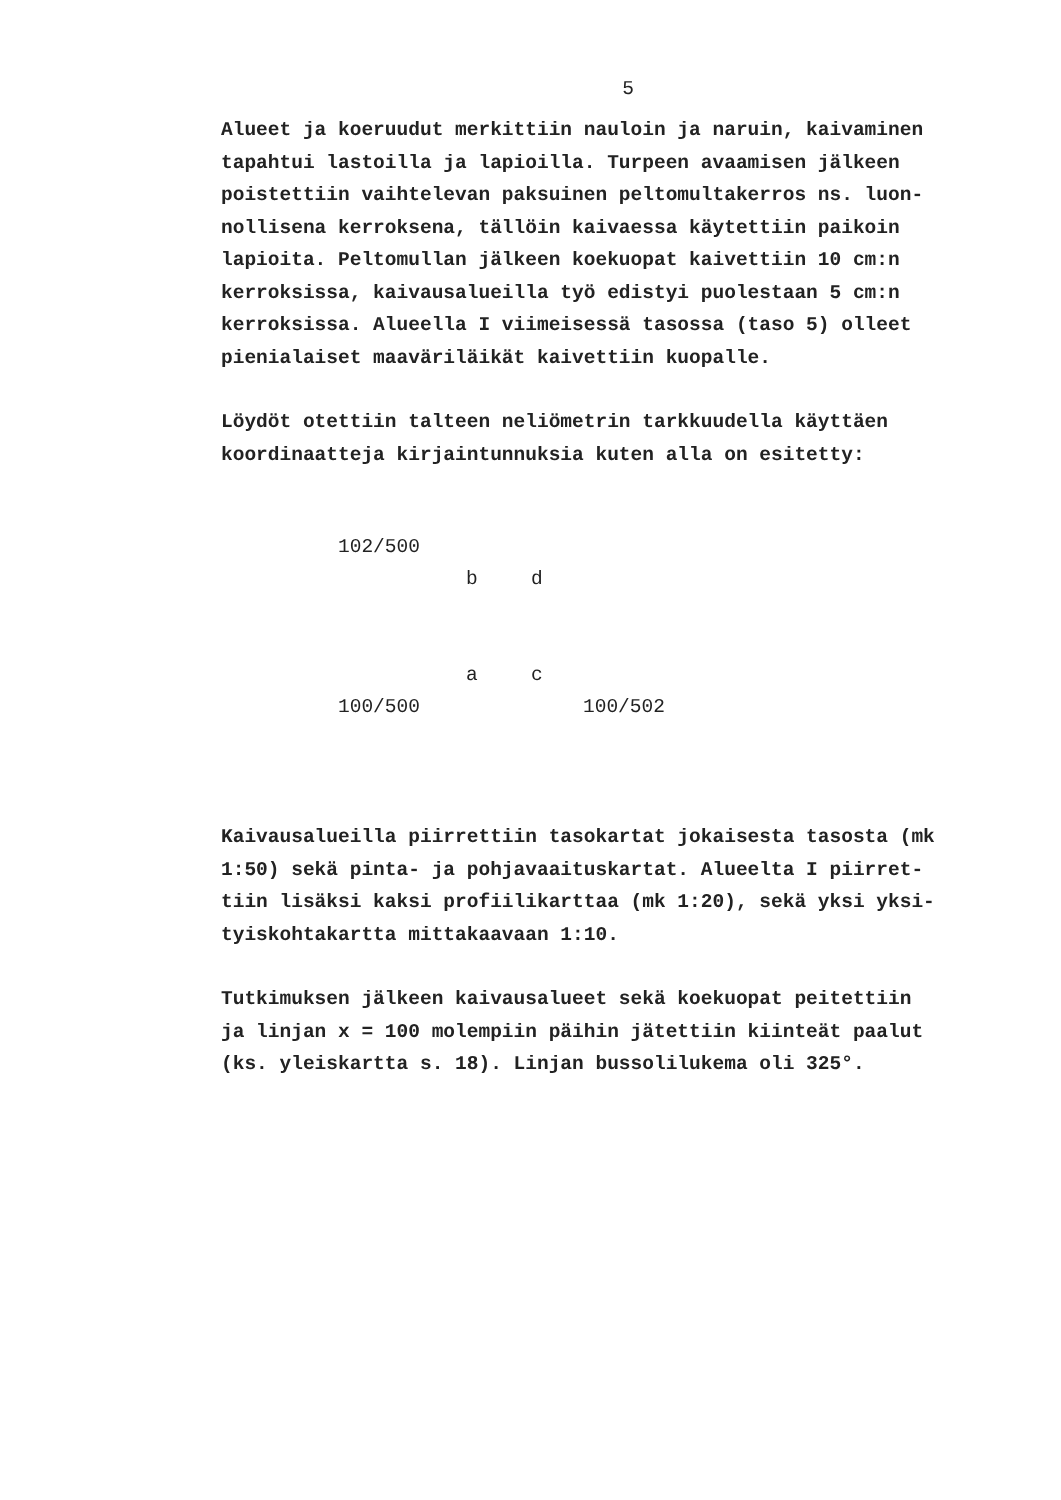5
Alueet ja koeruudut merkittiin nauloin ja naruin, kaivaminen
tapahtui lastoilla ja lapioilla. Turpeen avaamisen jälkeen
poistettiin vaihtelevan paksuinen peltomultakerros ns. luon-
nollisena kerroksena, tällöin kaivaessa käytettiin paikoin
lapioita. Peltomullan jälkeen koekuopat kaivettiin 10 cm:n
kerroksissa, kaivausalueilla työ edistyi puolestaan 5 cm:n
kerroksissa. Alueella I viimeisessä tasossa (taso 5) olleet
pienialaiset maaväriläikät kaivettiin kuopalle.
Löydöt otettiin talteen neliömetrin tarkkuudella käyttäen
koordinaatteja kirjaintunnuksia kuten alla on esitetty:
102/500
b d
a c
100/500 100/502
Kaivausalueilla piirrettiin tasokartat jokaisesta tasosta (mk
1:50) sekä pinta- ja pohjavaaituskartat. Alueelta I piirret-
tiin lisäksi kaksi profiilikarttaa (mk 1:20), sekä yksi yksi-
tyiskohtakartta mittakaavaan 1:10.
Tutkimuksen jälkeen kaivausalueet sekä koekuopat peitettiin
ja linjan x = 100 molempiin päihin jätettiin kiinteät paalut
(ks. yleiskartta s. 18). Linjan bussolilukema oli 325°.